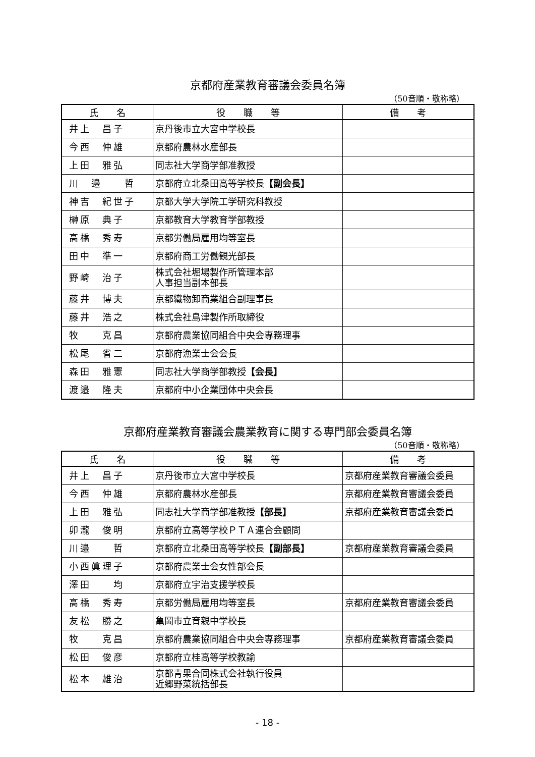京都府産業教育審議会委員名簿
（50音順・敬称略）
| 氏 名 | 役 職 等 | 備 考 |
| --- | --- | --- |
| 井上 昌子 | 京丹後市立大宮中学校長 | |
| 今西 仲雄 | 京都府農林水産部長 | |
| 上田 雅弘 | 同志社大学商学部准教授 | |
| 川 邉 哲 | 京都府立北桑田高等学校長 【副会長】 | |
| 神吉 紀世子 | 京都大学大学院工学研究科教授 | |
| 榊原 典子 | 京都教育大学教育学部教授 | |
| 高橋 秀寿 | 京都労働局雇用均等室長 | |
| 田中 準一 | 京都府商工労働観光部長 | |
| 野崎 治子 | 株式会社堀場製作所管理本部 人事担当副本部長 | |
| 藤井 博夫 | 京都織物卸商業組合副理事長 | |
| 藤井 浩之 | 株式会社島津製作所取締役 | |
| 牧 克昌 | 京都府農業協同組合中央会専務理事 | |
| 松尾 省二 | 京都府漁業士会会長 | |
| 森田 雅憲 | 同志社大学商学部教授 【会長】 | |
| 渡邉 隆夫 | 京都府中小企業団体中央会長 | |
京都府産業教育審議会農業教育に関する専門部会委員名簿
（50音順・敬称略）
| 氏 名 | 役 職 等 | 備 考 |
| --- | --- | --- |
| 井上 昌子 | 京丹後市立大宮中学校長 | 京都府産業教育審議会委員 |
| 今西 仲雄 | 京都府農林水産部長 | 京都府産業教育審議会委員 |
| 上田 雅弘 | 同志社大学商学部准教授 【部長】 | 京都府産業教育審議会委員 |
| 卯瀧 俊明 | 京都府立高等学校ＰＴＡ連合会顧問 | |
| 川邉 哲 | 京都府立北桑田高等学校長 【副部長】 | 京都府産業教育審議会委員 |
| 小西眞理子 | 京都府農業士会女性部会長 | |
| 澤田 均 | 京都府立宇治支援学校長 | |
| 高橋 秀寿 | 京都労働局雇用均等室長 | 京都府産業教育審議会委員 |
| 友松 勝之 | 亀岡市立育親中学校長 | |
| 牧 克昌 | 京都府農業協同組合中央会専務理事 | 京都府産業教育審議会委員 |
| 松田 俊彦 | 京都府立桂高等学校教諭 | |
| 松本 雄治 | 京都青果合同株式会社執行役員 近郷野菜統括部長 | |
- 18 -